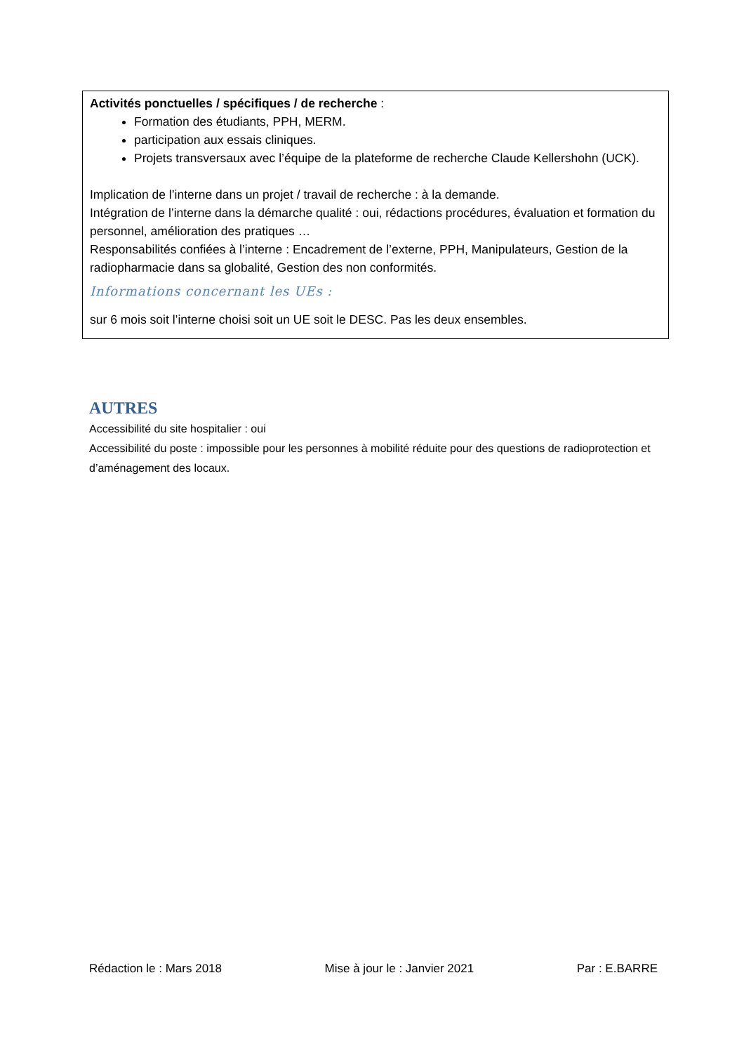Activités ponctuelles / spécifiques / de recherche :
Formation des étudiants, PPH, MERM.
participation aux essais cliniques.
Projets transversaux avec l’équipe de la plateforme de recherche Claude Kellershohn (UCK).
Implication de l’interne dans un projet / travail de recherche : à la demande.
Intégration de l’interne dans la démarche qualité : oui, rédactions procédures, évaluation et formation du personnel, amélioration des pratiques …
Responsabilités confiées à l’interne : Encadrement de l’externe, PPH, Manipulateurs, Gestion de la radiopharmacie dans sa globalité, Gestion des non conformités.
Informations concernant les UEs :
sur 6 mois soit l’interne choisi soit un UE soit le DESC. Pas les deux ensembles.
AUTRES
Accessibilité du site hospitalier : oui
Accessibilité du poste : impossible pour les personnes à mobilité réduite pour des questions de radioprotection et d’aménagement des locaux.
Rédaction le : Mars 2018 Mise à jour le : Janvier 2021 Par : E.BARRE